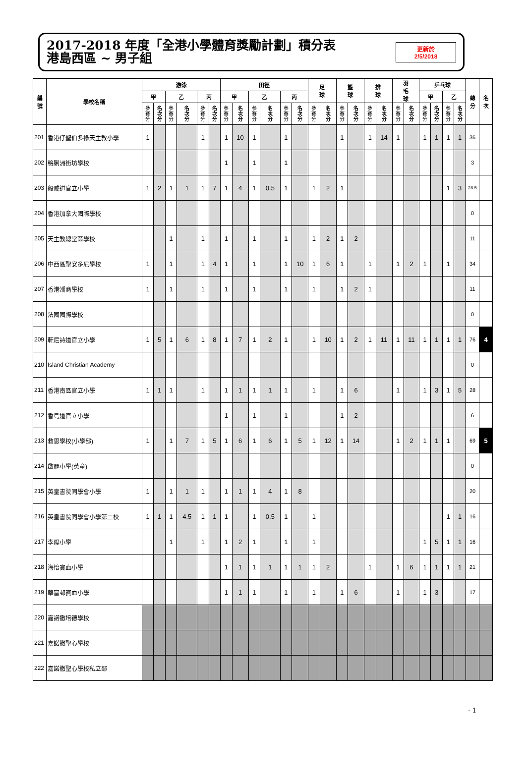2017-2018 年度「全港小學體育獎勵計劃」積分表
港島西區 ~ 男子組
更新於
2/5/2018
| 編 號 | 學校名稱 | 游泳 | | | | | | 田徑 | | | | | | 足 球 | | 籃 球 | | 排 球 | | 羽 毛 球 | | 乒乓球 | | | | 總 分 | 名 次 |
| --- | --- | --- | --- | --- | --- | --- | --- | --- | --- | --- | --- | --- | --- | --- | --- | --- | --- | --- | --- | --- | --- | --- | --- | --- | --- | --- | --- |
| | | 甲 | | 乙 | | 丙 | | 甲 | | 乙 | | 丙 | | | | | | | | | | 甲 | | 乙 | | | |
| | | 參 賽 分 | 名 次 分 | 參 賽 分 | 名 次 分 | 參 賽 分 | 名 次 分 | 參 賽 分 | 名 次 分 | 參 賽 分 | 名 次 分 | 參 賽 分 | 名 次 分 | 參 賽 分 | 名 次 分 | 參 賽 分 | 名 次 分 | 參 賽 分 | 名 次 分 | 參 賽 分 | 名 次 分 | 參 賽 分 | 名 次 分 | 參 賽 分 | 名 次 分 | | |
| 201 | 香港仔聖伯多祿天主教小學 | 1 | | | | 1 | | 1 | 10 | 1 | | 1 | | | | 1 | | 1 | 14 | 1 | | 1 | 1 | 1 | 1 | 36 | |
| 202 | 鴨脷洲街坊學校 | | | | | | | 1 | | 1 | | 1 | | | | | | | | | | | | | | 3 | |
| 203 | 般咸道官立小學 | 1 | 2 | 1 | 1 | 1 | 7 | 1 | 4 | 1 | 0.5 | 1 | | 1 | 2 | 1 | | | | | | | | 1 | 3 | 28.5 | |
| 204 | 香港加拿大國際學校 | | | | | | | | | | | | | | | | | | | | | | | | | 0 | |
| 205 | 天主教總堂區學校 | | | 1 | | 1 | | 1 | | 1 | | 1 | | 1 | 2 | 1 | 2 | | | | | | | | | 11 | |
| 206 | 中西區聖安多尼學校 | 1 | | 1 | | 1 | 4 | 1 | | 1 | | 1 | 10 | 1 | 6 | 1 | | 1 | | 1 | 2 | 1 | | 1 | | 34 | |
| 207 | 香港潮商學校 | 1 | | 1 | | 1 | | 1 | | 1 | | 1 | | 1 | | 1 | 2 | 1 | | | | | | | | 11 | |
| 208 | 法國國際學校 | | | | | | | | | | | | | | | | | | | | | | | | | 0 | |
| 209 | 軒尼詩道官立小學 | 1 | 5 | 1 | 6 | 1 | 8 | 1 | 7 | 1 | 2 | 1 | | 1 | 10 | 1 | 2 | 1 | 11 | 1 | 11 | 1 | 1 | 1 | 1 | 76 | 4 |
| 210 | Island Christian Academy | | | | | | | | | | | | | | | | | | | | | | | | | 0 | |
| 211 | 香港南區官立小學 | 1 | 1 | 1 | | 1 | | 1 | 1 | 1 | 1 | 1 | | 1 | | 1 | 6 | | | 1 | | 1 | 3 | 1 | 5 | 28 | |
| 212 | 香島道官立小學 | | | | | | | 1 | | 1 | | 1 | | | | 1 | 2 | | | | | | | | | 6 | |
| 213 | 救恩學校(小學部) | 1 | | 1 | 7 | 1 | 5 | 1 | 6 | 1 | 6 | 1 | 5 | 1 | 12 | 1 | 14 | | | 1 | 2 | 1 | 1 | 1 | | 69 | 5 |
| 214 | 啟歷小學(英童) | | | | | | | | | | | | | | | | | | | | | | | | | 0 | |
| 215 | 英皇書院同學會小學 | 1 | | 1 | 1 | 1 | | 1 | 1 | 1 | 4 | 1 | 8 | | | | | | | | | | | | | 20 | |
| 216 | 英皇書院同學會小學第二校 | 1 | 1 | 1 | 4.5 | 1 | 1 | 1 | | 1 | 0.5 | 1 | | 1 | | | | | | | | | | 1 | 1 | 16 | |
| 217 | 李陞小學 | | | 1 | | 1 | | 1 | 2 | 1 | | 1 | | 1 | | | | | | | | 1 | 5 | 1 | 1 | 16 | |
| 218 | 海怡寶血小學 | | | | | | | 1 | 1 | 1 | 1 | 1 | 1 | 1 | 2 | | | 1 | | 1 | 6 | 1 | 1 | 1 | 1 | 21 | |
| 219 | 華富邨寶血小學 | | | | | | | 1 | 1 | 1 | | 1 | | 1 | | 1 | 6 | | | 1 | | 1 | 3 | | | 17 | |
| 220 | 嘉諾撒培德學校 | | | | | | | | | | | | | | | | | | | | | | | | | | |
| 221 | 嘉諾撒聖心學校 | | | | | | | | | | | | | | | | | | | | | | | | | | |
| 222 | 嘉諾撒聖心學校私立部 | | | | | | | | | | | | | | | | | | | | | | | | | | |
- 1